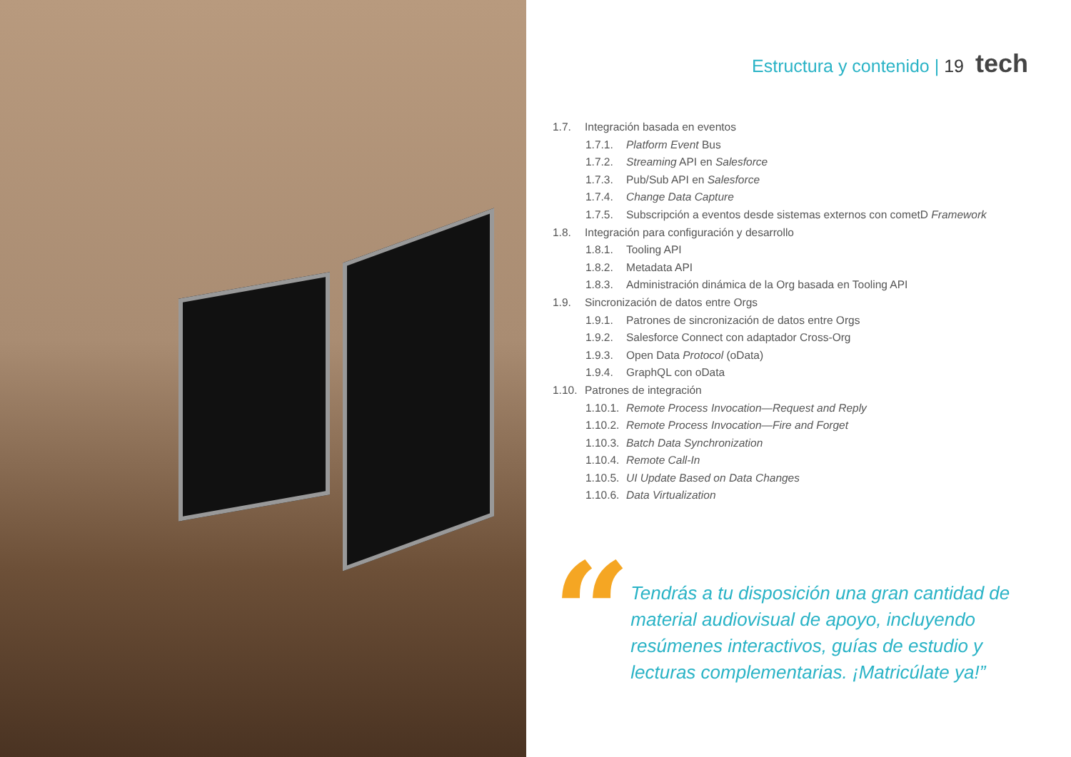Estructura y contenido | 19 tech
1.7. Integración basada en eventos
1.7.1. Platform Event Bus
1.7.2. Streaming API en Salesforce
1.7.3. Pub/Sub API en Salesforce
1.7.4. Change Data Capture
1.7.5. Subscripción a eventos desde sistemas externos con cometD Framework
1.8. Integración para configuración y desarrollo
1.8.1. Tooling API
1.8.2. Metadata API
1.8.3. Administración dinámica de la Org basada en Tooling API
1.9. Sincronización de datos entre Orgs
1.9.1. Patrones de sincronización de datos entre Orgs
1.9.2. Salesforce Connect con adaptador Cross-Org
1.9.3. Open Data Protocol (oData)
1.9.4. GraphQL con oData
1.10. Patrones de integración
1.10.1. Remote Process Invocation—Request and Reply
1.10.2. Remote Process Invocation—Fire and Forget
1.10.3. Batch Data Synchronization
1.10.4. Remote Call-In
1.10.5. UI Update Based on Data Changes
1.10.6. Data Virtualization
“
Tendrás a tu disposición una gran cantidad de material audiovisual de apoyo, incluyendo resúmenes interactivos, guías de estudio y lecturas complementarias. ¡Matricúlate ya!”